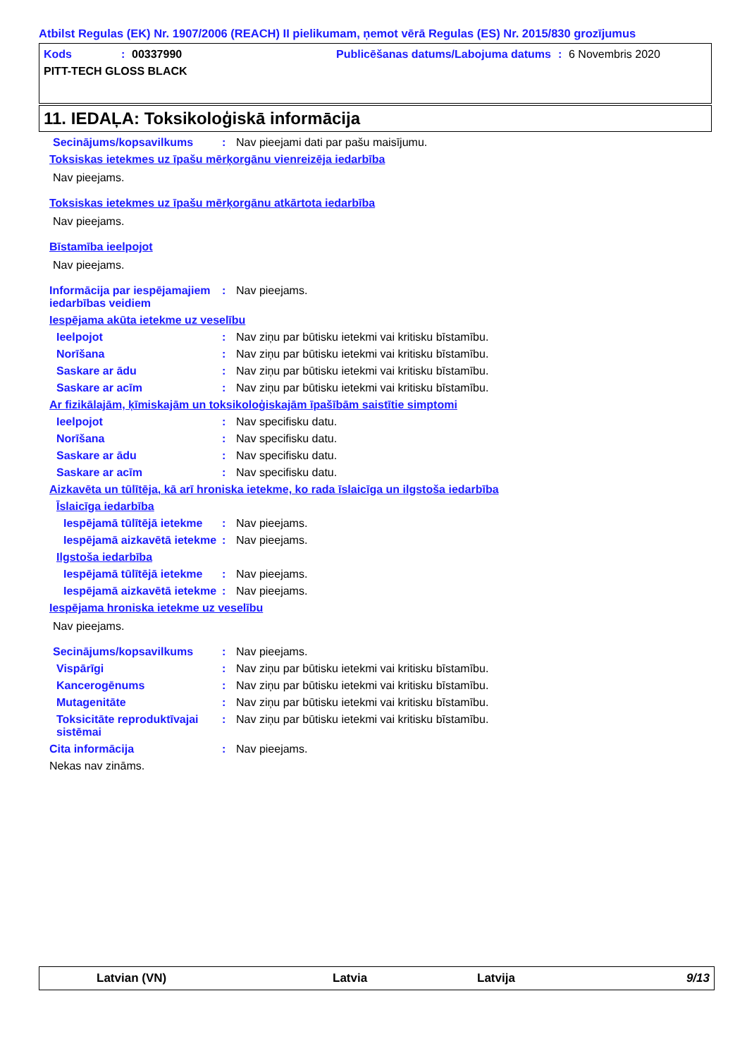Atbilst Regulas (EK) Nr. 1907/2006 (REACH) II pielikumam, ņemot vērā Regulas (ES) Nr. 2015/830 grozījumus
Kods: 00337990 Publicēšanas datums/Labojuma datums: 6 Novembris 2020
PITT-TECH GLOSS BLACK
11. IEDAĻA: Toksikoloģiskā informācija
Secinājums/kopsavilkums: Nav pieejami dati par pašu maisījumu.
Toksiskas ietekmes uz īpašu mērķorgānu vienreizēja iedarbība
Nav pieejams.
Toksiskas ietekmes uz īpašu mērķorgānu atkārtota iedarbība
Nav pieejams.
Bīstamība ieelpojot
Nav pieejams.
Informācija par iespējamajiem iedarbības veidiem: Nav pieejams.
Iespējama akūta ietekme uz veselību
Ieelpojot: Nav ziņu par būtisku ietekmi vai kritisku bīstamību.
Norīšana: Nav ziņu par būtisku ietekmi vai kritisku bīstamību.
Saskare ar ādu: Nav ziņu par būtisku ietekmi vai kritisku bīstamību.
Saskare ar acīm: Nav ziņu par būtisku ietekmi vai kritisku bīstamību.
Ar fizikālajām, ķīmiskajām un toksikoloģiskajām īpašībām saistītie simptomi
Ieelpojot: Nav specifisku datu.
Norīšana: Nav specifisku datu.
Saskare ar ādu: Nav specifisku datu.
Saskare ar acīm: Nav specifisku datu.
Aizkavēta un tūlītēja, kā arī hroniska ietekme, ko rada īslaicīga un ilgstoša iedarbība
Īslaicīga iedarbība
Iespējamā tūlītējā ietekme: Nav pieejams.
Iespējamā aizkavētā ietekme: Nav pieejams.
Ilgstoša iedarbība
Iespējamā tūlītējā ietekme: Nav pieejams.
Iespējamā aizkavētā ietekme: Nav pieejams.
Iespējama hroniska ietekme uz veselību
Nav pieejams.
Secinājums/kopsavilkums: Nav pieejams.
Vispārīgi: Nav ziņu par būtisku ietekmi vai kritisku bīstamību.
Kancerogēnums: Nav ziņu par būtisku ietekmi vai kritisku bīstamību.
Mutagenitāte: Nav ziņu par būtisku ietekmi vai kritisku bīstamību.
Toksicitāte reproduktīvajai sistēmai: Nav ziņu par būtisku ietekmi vai kritisku bīstamību.
Cita informācija: Nav pieejams.
Nekas nav zināms.
Latvian (VN) Latvia Latvija 9/13